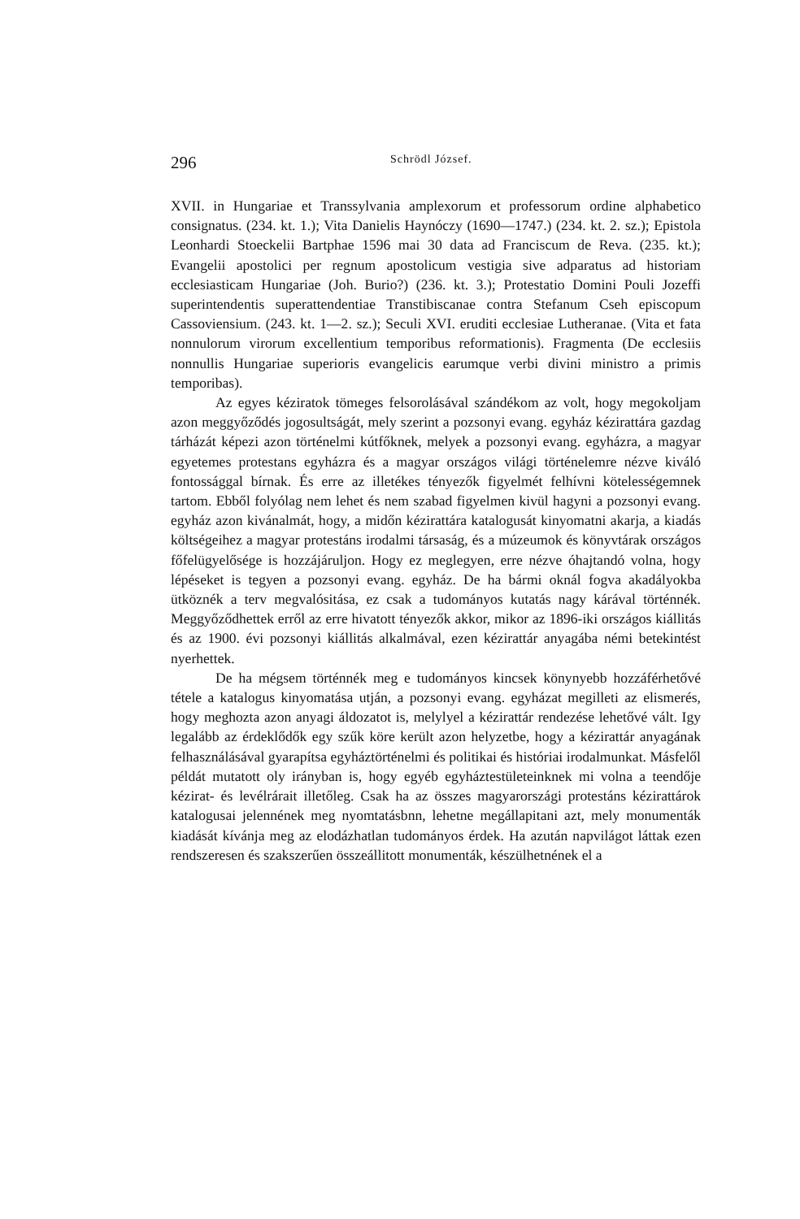296 Schrödl József.
XVII. in Hungariae et Transsylvania amplexorum et professorum ordine alphabetico consignatus. (234. kt. 1.); Vita Danielis Haynóczy (1690—1747.) (234. kt. 2. sz.); Epistola Leonhardi Stoeckelii Bartphae 1596 mai 30 data ad Franciscum de Reva. (235. kt.); Evangelii apostolici per regnum apostolicum vestigia sive adparatus ad historiam ecclesiasticam Hungariae (Joh. Burio?) (236. kt. 3.); Protestatio Domini Pouli Jozeffi superintendentis superattendentiae Transtibiscanae contra Stefanum Cseh episcopum Cassoviensium. (243. kt. 1—2. sz.); Seculi XVI. eruditi ecclesiae Lutheranae. (Vita et fata nonnulorum virorum excellentium temporibus reformationis). Fragmenta (De ecclesiis nonnullis Hungariae superioris evangelicis earumque verbi divini ministro a primis temporibas).
Az egyes kéziratok tömeges felsorolásával szándékom az volt, hogy megokoljam azon meggyőződés jogosultságát, mely szerint a pozsonyi evang. egyház kézirattára gazdag tárházát képezi azon történelmi kútfőknek, melyek a pozsonyi evang. egyházra, a magyar egyetemes protestans egyházra és a magyar országos világi történelemre nézve kiváló fontossággal bírnak. És erre az illetékes tényezők figyelmét felhívni kötelességemnek tartom. Ebből folyólag nem lehet és nem szabad figyelmen kivül hagyni a pozsonyi evang. egyház azon kivánalmát, hogy, a midőn kézirattára katalogusát kinyomatni akarja, a kiadás költségeihez a magyar protestáns irodalmi társaság, és a múzeumok és könyvtárak országos főfelügyelősége is hozzájáruljon. Hogy ez meglegyen, erre nézve óhajtandó volna, hogy lépéseket is tegyen a pozsonyi evang. egyház. De ha bármi oknál fogva akadályokba ütköznék a terv megvalósitása, ez csak a tudományos kutatás nagy kárával történnék. Meggyőződhettek erről az erre hivatott tényezők akkor, mikor az 1896-iki országos kiállitás és az 1900. évi pozsonyi kiállitás alkalmával, ezen kézirattár anyagába némi betekintést nyerhettek.
De ha mégsem történnék meg e tudományos kincsek könynyebb hozzáférhetővé tétele a katalogus kinyomatása utján, a pozsonyi evang. egyházat megilleti az elismerés, hogy meghozta azon anyagi áldozatot is, melylyel a kézirattár rendezése lehetővé vált. Igy legalább az érdeklődők egy szűk köre került azon helyzetbe, hogy a kézirattár anyagának felhasználásával gyarapítsa egyháztörténelmi és politikai és históriai irodalmunkat. Másfelől példát mutatott oly irányban is, hogy egyéb egyháztestületeinknek mi volna a teendője kézirat- és levélrárait illetőleg. Csak ha az összes magyarországi protestáns kézirattárok katalogusai jelennének meg nyomtatásbnn, lehetne megállapitani azt, mely monumenták kiadását kívánja meg az elodázhatlan tudományos érdek. Ha azután napvilágot láttak ezen rendszeresen és szakszerűen összeállitott monumenták, készülhetnének el a